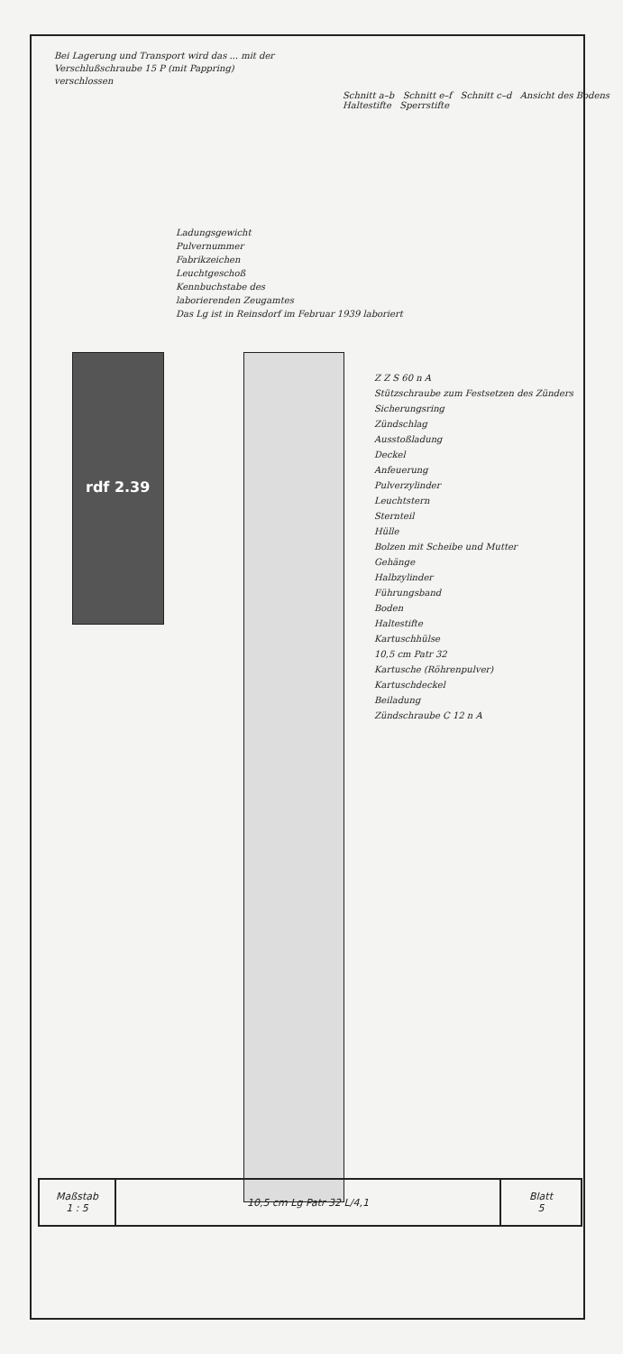Bei Lagerung und Transport wird das ... mit der Verschlußschraube 15 P (mit Pappring) verschlossen
Ladungsgewicht
Pulvernummer
Fabrikzeichen
Leuchtgeschoß
Kennbuchstabe des
laborierenden Zeugamtes
Das Lg ist in Reinsdorf im Februar 1939 laboriert
Schnitt a–b Schnitt e–f Schnitt c–d Ansicht des Bodens Haltestifte Sperrstifte
rdf 2.39
Z Z S 60 n A
Stützschraube zum Festsetzen des Zünders
Sicherungsring
Zündschlag
Ausstoßladung
Deckel
Anfeuerung
Pulverzylinder
Leuchtstern
Sternteil
Hülle
Bolzen mit Scheibe und Mutter
Gehänge
Halbzylinder
Führungsband
Boden
Haltestifte
Kartuschhülse
10,5 cm Patr 32
Kartusche (Röhrenpulver)
Kartuschdeckel
Beiladung
Zündschraube C 12 n A
| Maßstab 1 : 5 | 10,5 cm Lg Patr 32 L/4,1 | Blatt 5 |